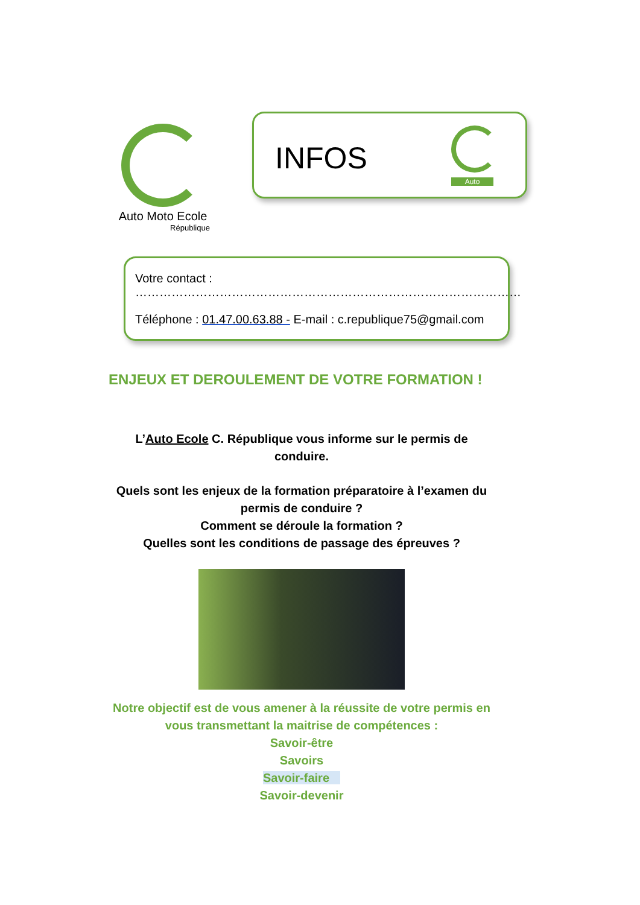Auto Moto Ecole
République
INFOS
Auto
Votre contact : ……………………………………………………………………………………
Téléphone : 01.47.00.63.88 - E-mail : c.republique75@gmail.com
ENJEUX ET DEROULEMENT DE VOTRE FORMATION !
L’Auto Ecole C. République vous informe sur le permis de conduire.
Quels sont les enjeux de la formation préparatoire à l’examen du permis de conduire ?
Comment se déroule la formation ?
Quelles sont les conditions de passage des épreuves ?
Notre objectif est de vous amener à la réussite de votre permis en vous transmettant la maitrise de compétences :
Savoir-être
Savoirs
Savoir-faire
Savoir-devenir